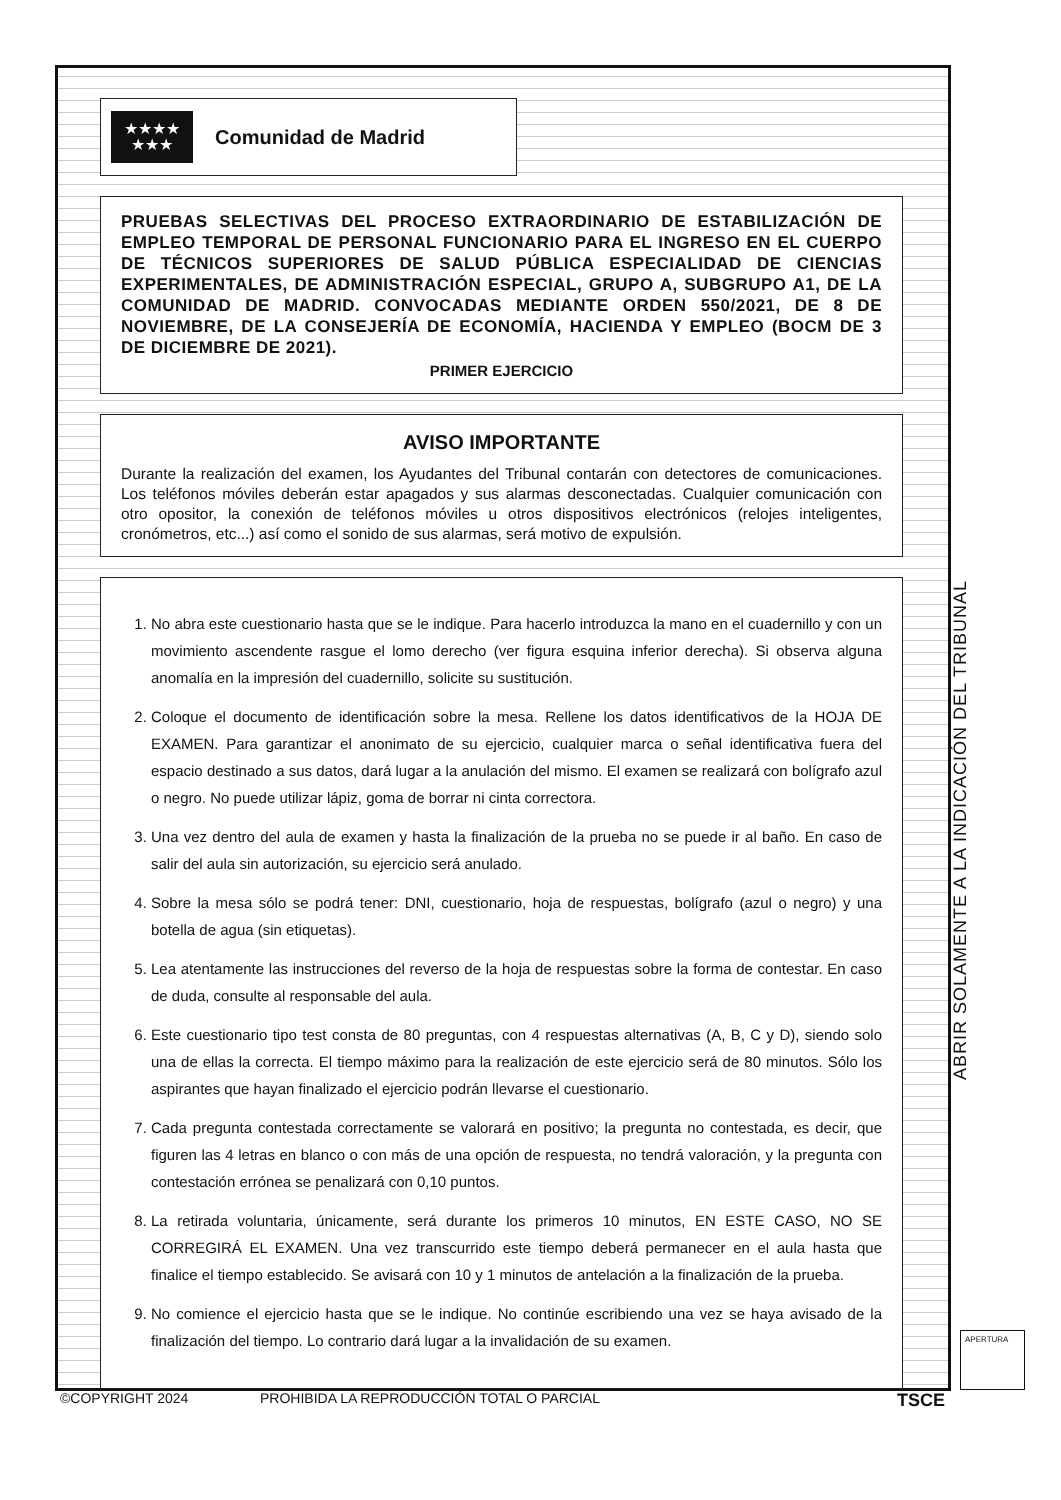★★★★
★★★
Comunidad de Madrid
PRUEBAS SELECTIVAS DEL PROCESO EXTRAORDINARIO DE ESTABILIZACIÓN DE EMPLEO TEMPORAL DE PERSONAL FUNCIONARIO PARA EL INGRESO EN EL CUERPO DE TÉCNICOS SUPERIORES DE SALUD PÚBLICA ESPECIALIDAD DE CIENCIAS EXPERIMENTALES, DE ADMINISTRACIÓN ESPECIAL, GRUPO A, SUBGRUPO A1, DE LA COMUNIDAD DE MADRID. CONVOCADAS MEDIANTE ORDEN 550/2021, DE 8 DE NOVIEMBRE, DE LA CONSEJERÍA DE ECONOMÍA, HACIENDA Y EMPLEO (BOCM DE 3 DE DICIEMBRE DE 2021).
PRIMER EJERCICIO
AVISO IMPORTANTE
Durante la realización del examen, los Ayudantes del Tribunal contarán con detectores de comunicaciones. Los teléfonos móviles deberán estar apagados y sus alarmas desconectadas. Cualquier comunicación con otro opositor, la conexión de teléfonos móviles u otros dispositivos electrónicos (relojes inteligentes, cronómetros, etc...) así como el sonido de sus alarmas, será motivo de expulsión.
1. No abra este cuestionario hasta que se le indique. Para hacerlo introduzca la mano en el cuadernillo y con un movimiento ascendente rasgue el lomo derecho (ver figura esquina inferior derecha). Si observa alguna anomalía en la impresión del cuadernillo, solicite su sustitución.
2. Coloque el documento de identificación sobre la mesa. Rellene los datos identificativos de la HOJA DE EXAMEN. Para garantizar el anonimato de su ejercicio, cualquier marca o señal identificativa fuera del espacio destinado a sus datos, dará lugar a la anulación del mismo. El examen se realizará con bolígrafo azul o negro. No puede utilizar lápiz, goma de borrar ni cinta correctora.
3. Una vez dentro del aula de examen y hasta la finalización de la prueba no se puede ir al baño. En caso de salir del aula sin autorización, su ejercicio será anulado.
4. Sobre la mesa sólo se podrá tener: DNI, cuestionario, hoja de respuestas, bolígrafo (azul o negro) y una botella de agua (sin etiquetas).
5. Lea atentamente las instrucciones del reverso de la hoja de respuestas sobre la forma de contestar. En caso de duda, consulte al responsable del aula.
6. Este cuestionario tipo test consta de 80 preguntas, con 4 respuestas alternativas (A, B, C y D), siendo solo una de ellas la correcta. El tiempo máximo para la realización de este ejercicio será de 80 minutos. Sólo los aspirantes que hayan finalizado el ejercicio podrán llevarse el cuestionario.
7. Cada pregunta contestada correctamente se valorará en positivo; la pregunta no contestada, es decir, que figuren las 4 letras en blanco o con más de una opción de respuesta, no tendrá valoración, y la pregunta con contestación errónea se penalizará con 0,10 puntos.
8. La retirada voluntaria, únicamente, será durante los primeros 10 minutos, EN ESTE CASO, NO SE CORREGIRÁ EL EXAMEN. Una vez transcurrido este tiempo deberá permanecer en el aula hasta que finalice el tiempo establecido. Se avisará con 10 y 1 minutos de antelación a la finalización de la prueba.
9. No comience el ejercicio hasta que se le indique. No continúe escribiendo una vez se haya avisado de la finalización del tiempo. Lo contrario dará lugar a la invalidación de su examen.
ABRIR SOLAMENTE A LA INDICACIÓN DEL TRIBUNAL
APERTURA
©COPYRIGHT 2024 PROHIBIDA LA REPRODUCCIÓN TOTAL O PARCIAL TSCE